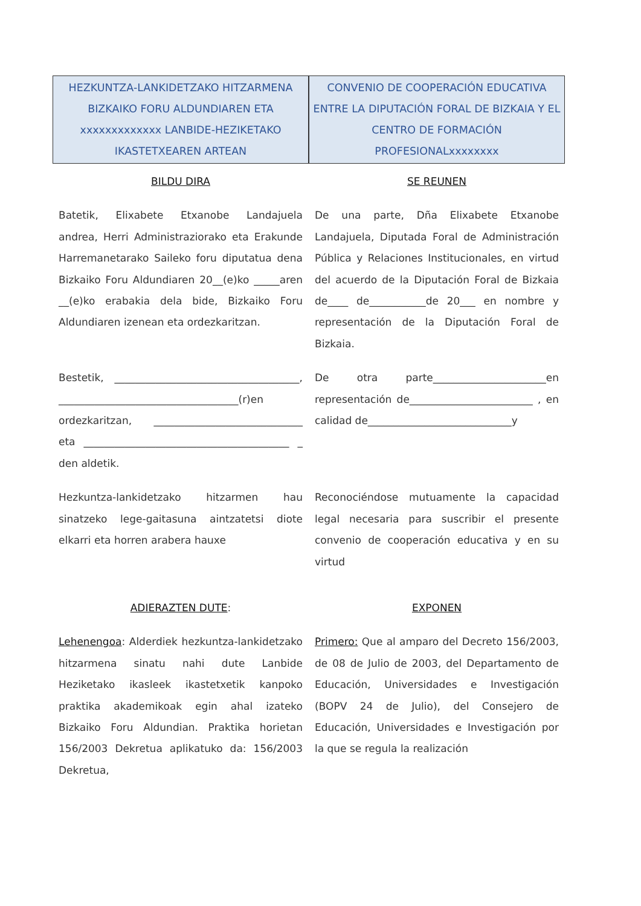| HEZKUNTZA-LANKIDETZAKO HITZARMENA BIZKAIKO FORU ALDUNDIAREN ETA xxxxxxxxxxxxx LANBIDE-HEZIKETAKO IKASTETXEAREN ARTEAN | | CONVENIO DE COOPERACIÓN EDUCATIVA ENTRE LA DIPUTACIÓN FORAL DE BIZKAIA Y EL CENTRO DE FORMACIÓN PROFESIONALxxxxxxxx |
| BILDU DIRA | | SE REUNEN |
| Batetik, Elixabete Etxanobe Landajuela andrea, Herri Administraziorako eta Erakunde Harremanetarako Saileko foru diputatua dena Bizkaiko Foru Aldundiaren 20__(e)ko _____aren __(e)ko erabakia dela bide, Bizkaiko Foru Aldundiaren izenean eta ordezkaritzan. | | De una parte, Dña Elixabete Etxanobe Landajuela, Diputada Foral de Administración Pública y Relaciones Institucionales, en virtud del acuerdo de la Diputación Foral de Bizkaia de____ de___________de 20___ en nombre y representación de la Diputación Foral de Bizkaia. |
| Bestetik, ____________________________________, ___________________________________(r)en ordezkaritzan, _____________________________ eta ________________________________________ _ den aldetik. | | De otra parte______________________en representación de________________________ , en calidad de____________________________y |
| Hezkuntza-lankidetzako hitzarmen hau sinatzeko lege-gaitasuna aintzatetsi diote elkarri eta horren arabera hauxe | | Reconociéndose mutuamente la capacidad legal necesaria para suscribir el presente convenio de cooperación educativa y en su virtud |
| ADIERAZTEN DUTE : | | EXPONEN |
| Lehenengoa : Alderdiek hezkuntza-lankidetzako hitzarmena sinatu nahi dute Lanbide Heziketako ikasleek ikastetxetik kanpoko praktika akademikoak egin ahal izateko Bizkaiko Foru Aldundian. Praktika horietan 156/2003 Dekretua aplikatuko da: 156/2003 Dekretua, | | Primero: Que al amparo del Decreto 156/2003, de 08 de Julio de 2003, del Departamento de Educación, Universidades e Investigación (BOPV 24 de Julio), del Consejero de Educación, Universidades e Investigación por la que se regula la realización |